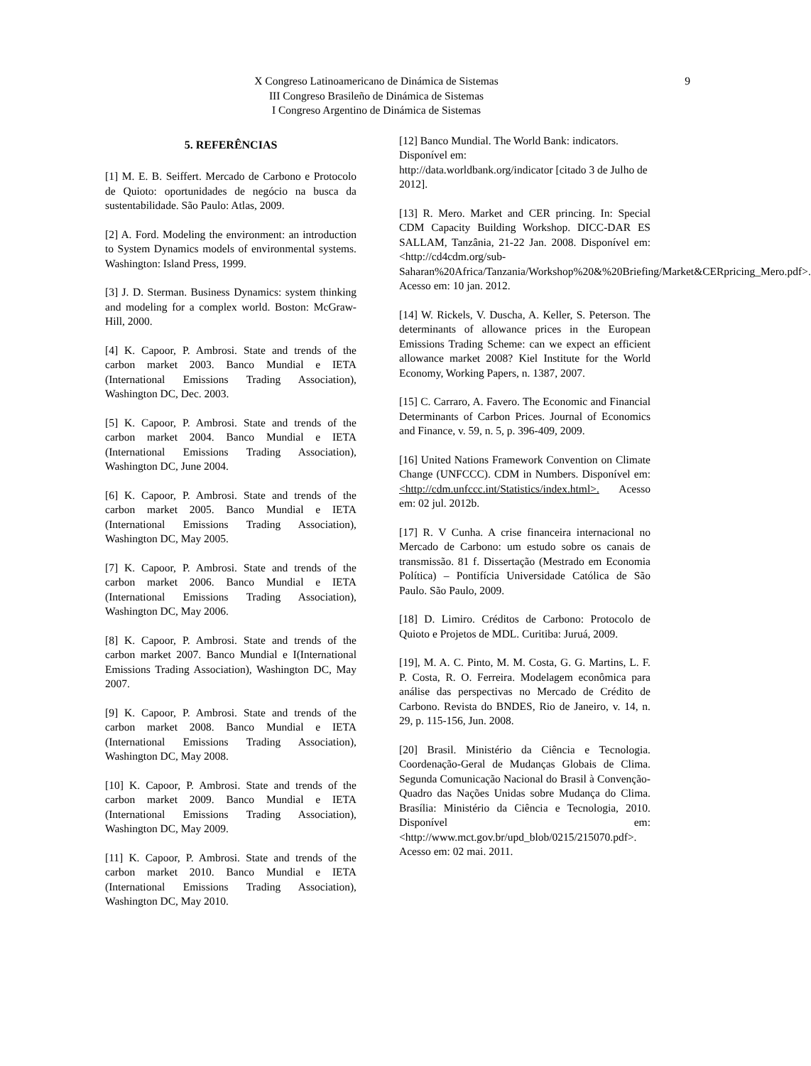9 X Congreso Latinoamericano de Dinámica de Sistemas
III Congreso Brasileño de Dinámica de Sistemas
I Congreso Argentino de Dinámica de Sistemas
5. REFERÊNCIAS
[1] M. E. B. Seiffert. Mercado de Carbono e Protocolo de Quioto: oportunidades de negócio na busca da sustentabilidade. São Paulo: Atlas, 2009.
[2] A. Ford. Modeling the environment: an introduction to System Dynamics models of environmental systems. Washington: Island Press, 1999.
[3] J. D. Sterman. Business Dynamics: system thinking and modeling for a complex world. Boston: McGraw-Hill, 2000.
[4] K. Capoor, P. Ambrosi. State and trends of the carbon market 2003. Banco Mundial e IETA (International Emissions Trading Association), Washington DC, Dec. 2003.
[5] K. Capoor, P. Ambrosi. State and trends of the carbon market 2004. Banco Mundial e IETA (International Emissions Trading Association), Washington DC, June 2004.
[6] K. Capoor, P. Ambrosi. State and trends of the carbon market 2005. Banco Mundial e IETA (International Emissions Trading Association), Washington DC, May 2005.
[7] K. Capoor, P. Ambrosi. State and trends of the carbon market 2006. Banco Mundial e IETA (International Emissions Trading Association), Washington DC, May 2006.
[8] K. Capoor, P. Ambrosi. State and trends of the carbon market 2007. Banco Mundial e I(International Emissions Trading Association), Washington DC, May 2007.
[9] K. Capoor, P. Ambrosi. State and trends of the carbon market 2008. Banco Mundial e IETA (International Emissions Trading Association), Washington DC, May 2008.
[10] K. Capoor, P. Ambrosi. State and trends of the carbon market 2009. Banco Mundial e IETA (International Emissions Trading Association), Washington DC, May 2009.
[11] K. Capoor, P. Ambrosi. State and trends of the carbon market 2010. Banco Mundial e IETA (International Emissions Trading Association), Washington DC, May 2010.
[12] Banco Mundial. The World Bank: indicators. Disponível em:
http://data.worldbank.org/indicator [citado 3 de Julho de 2012].
[13] R. Mero. Market and CER princing. In: Special CDM Capacity Building Workshop. DICC-DAR ES SALLAM, Tanzânia, 21-22 Jan. 2008. Disponível em: <http://cd4cdm.org/sub-Saharan%20Africa/Tanzania/Workshop%20&%20Briefing/Market&CERpricing_Mero.pdf>. Acesso em: 10 jan. 2012.
[14] W. Rickels, V. Duscha, A. Keller, S. Peterson. The determinants of allowance prices in the European Emissions Trading Scheme: can we expect an efficient allowance market 2008? Kiel Institute for the World Economy, Working Papers, n. 1387, 2007.
[15] C. Carraro, A. Favero. The Economic and Financial Determinants of Carbon Prices. Journal of Economics and Finance, v. 59, n. 5, p. 396-409, 2009.
[16] United Nations Framework Convention on Climate Change (UNFCCC). CDM in Numbers. Disponível em: <http://cdm.unfccc.int/Statistics/index.html>. Acesso em: 02 jul. 2012b.
[17] R. V Cunha. A crise financeira internacional no Mercado de Carbono: um estudo sobre os canais de transmissão. 81 f. Dissertação (Mestrado em Economia Política) – Pontifícia Universidade Católica de São Paulo. São Paulo, 2009.
[18] D. Limiro. Créditos de Carbono: Protocolo de Quioto e Projetos de MDL. Curitiba: Juruá, 2009.
[19], M. A. C. Pinto, M. M. Costa, G. G. Martins, L. F. P. Costa, R. O. Ferreira. Modelagem econômica para análise das perspectivas no Mercado de Crédito de Carbono. Revista do BNDES, Rio de Janeiro, v. 14, n. 29, p. 115-156, Jun. 2008.
[20] Brasil. Ministério da Ciência e Tecnologia. Coordenação-Geral de Mudanças Globais de Clima. Segunda Comunicação Nacional do Brasil à Convenção-Quadro das Nações Unidas sobre Mudança do Clima. Brasília: Ministério da Ciência e Tecnologia, 2010. Disponível em: <http://www.mct.gov.br/upd_blob/0215/215070.pdf>. Acesso em: 02 mai. 2011.